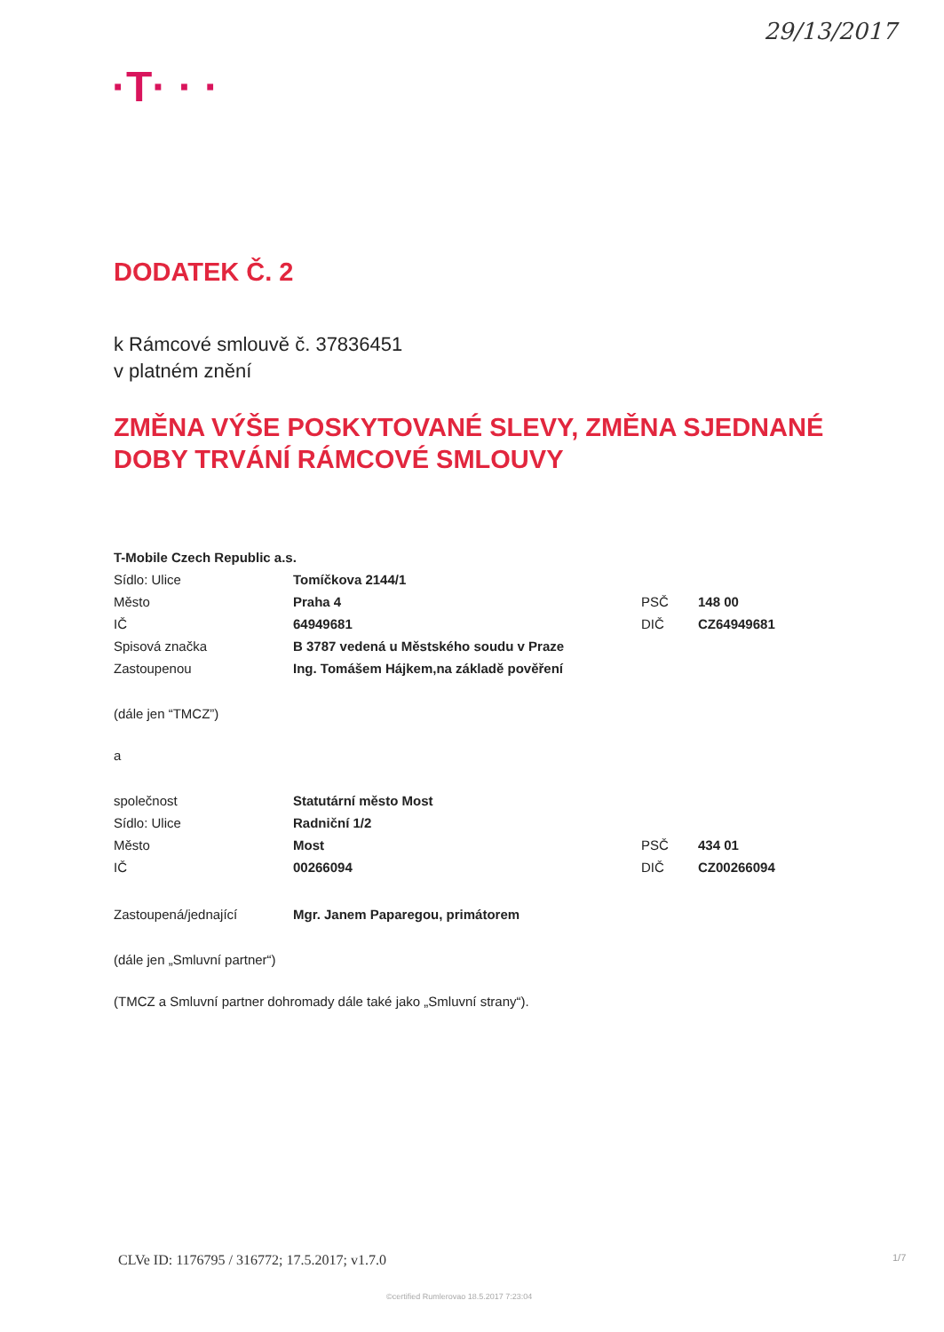29/13/2017
·T· · ·
DODATEK Č. 2
k Rámcové smlouvě č. 37836451
v platném znění
ZMĚNA VÝŠE POSKYTOVANÉ SLEVY, ZMĚNA SJEDNANÉ DOBY TRVÁNÍ RÁMCOVÉ SMLOUVY
| T-Mobile Czech Republic a.s. | | | |
| Sídlo: Ulice | Tomíčkova 2144/1 | | |
| Město | Praha 4 | PSČ | 148 00 |
| IČ | 64949681 | DIČ | CZ64949681 |
| Spisová značka | B 3787 vedená u Městského soudu v Praze | | |
| Zastoupenou | Ing. Tomášem Hájkem,na základě pověření | | |
(dále jen “TMCZ”)
a
| společnost | Statutární město Most | | |
| Sídlo: Ulice | Radniční 1/2 | | |
| Město | Most | PSČ | 434 01 |
| IČ | 00266094 | DIČ | CZ00266094 |
| Zastoupená/jednající | Mgr. Janem Paparegou, primátorem | | |
(dále jen „Smluvní partner“)
(TMCZ a Smluvní partner dohromady dále také jako „Smluvní strany“).
CLVe ID: 1176795 / 316772; 17.5.2017; v1.7.0
1/7
©certified Rumlerovao 18.5.2017 7:23:04